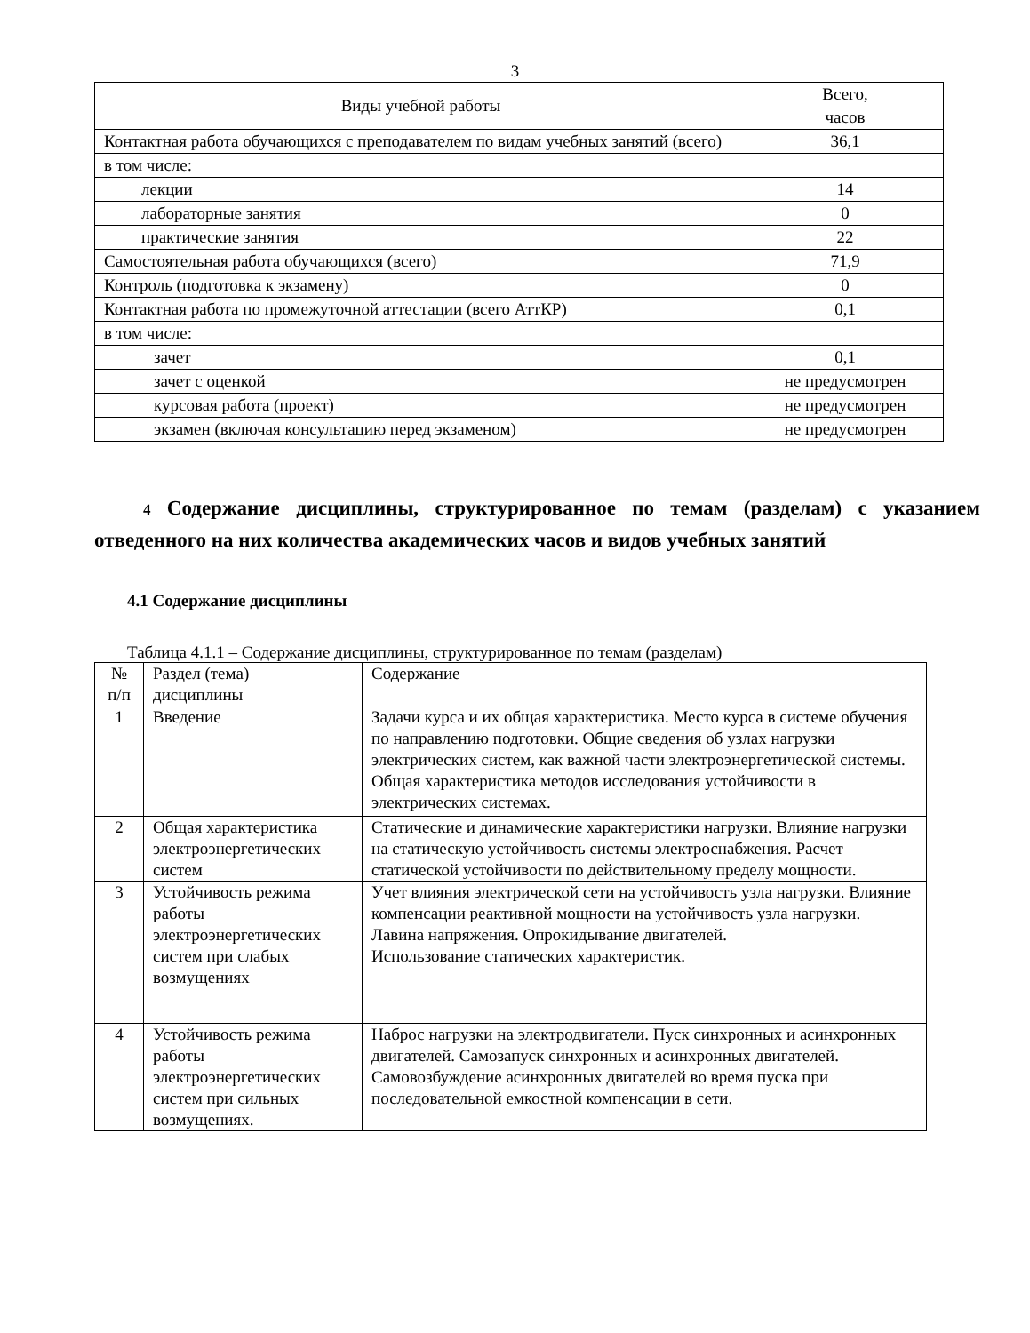3
| Виды учебной работы | Всего, часов |
| --- | --- |
| Контактная работа обучающихся с преподавателем по видам учебных занятий (всего) | 36,1 |
| в том числе: | |
| лекции | 14 |
| лабораторные занятия | 0 |
| практические занятия | 22 |
| Самостоятельная работа обучающихся (всего) | 71,9 |
| Контроль (подготовка к экзамену) | 0 |
| Контактная работа по промежуточной аттестации (всего АттКР) | 0,1 |
| в том числе: | |
| зачет | 0,1 |
| зачет с оценкой | не предусмотрен |
| курсовая работа (проект) | не предусмотрен |
| экзамен (включая консультацию перед экзаменом) | не предусмотрен |
4 Содержание дисциплины, структурированное по темам (разделам) с указанием отведенного на них количества академических часов и видов учебных занятий
4.1 Содержание дисциплины
Таблица 4.1.1 – Содержание дисциплины, структурированное по темам (разделам)
| № п/п | Раздел (тема) дисциплины | Содержание |
| 1 | Введение | Задачи курса и их общая характеристика. Место курса в системе обучения по направлению подготовки. Общие сведения об узлах нагрузки электрических систем, как важной части электроэнергетической системы. Общая характеристика методов исследования устойчивости в электрических системах. |
| 2 | Общая характеристика электроэнергетических систем | Статические и динамические характеристики нагрузки. Влияние нагрузки на статическую устойчивость системы электроснабжения. Расчет статической устойчивости по действительному пределу мощности. |
| 3 | Устойчивость режима работы электроэнергетических систем при слабых возмущениях | Учет влияния электрической сети на устойчивость узла нагрузки. Влияние компенсации реактивной мощности на устойчивость узла нагрузки. Лавина напряжения. Опрокидывание двигателей. Использование статических характеристик. |
| 4 | Устойчивость режима работы электроэнергетических систем при сильных возмущениях. | Наброс нагрузки на электродвигатели. Пуск синхронных и асинхронных двигателей. Самозапуск синхронных и асинхронных двигателей. Самовозбуждение асинхронных двигателей во время пуска при последовательной емкостной компенсации в сети. |